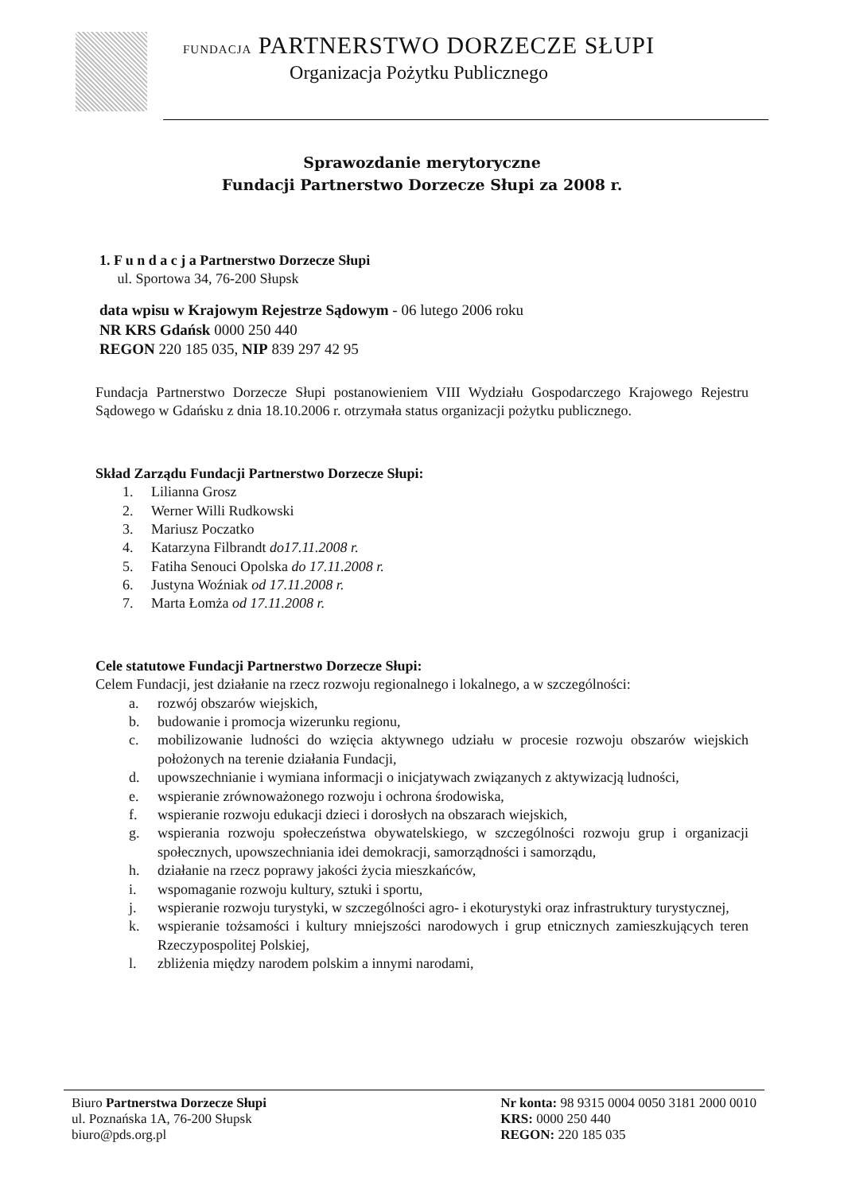FUNDACJA PARTNERSTWO DORZECZE SŁUPI
Organizacja Pożytku Publicznego
Sprawozdanie merytoryczne
Fundacji Partnerstwo Dorzecze Słupi za 2008 r.
1. F u n d a c j a Partnerstwo Dorzecze Słupi
ul. Sportowa 34, 76-200 Słupsk
data wpisu w Krajowym Rejestrze Sądowym - 06 lutego 2006 roku
NR KRS Gdańsk 0000 250 440
REGON 220 185 035, NIP 839 297 42 95
Fundacja Partnerstwo Dorzecze Słupi postanowieniem VIII Wydziału Gospodarczego Krajowego Rejestru Sądowego w Gdańsku z dnia 18.10.2006 r. otrzymała status organizacji pożytku publicznego.
Skład Zarządu Fundacji Partnerstwo Dorzecze Słupi:
1. Lilianna Grosz
2. Werner Willi Rudkowski
3. Mariusz Poczatko
4. Katarzyna Filbrandt do17.11.2008 r.
5. Fatiha Senouci Opolska do 17.11.2008 r.
6. Justyna Woźniak od 17.11.2008 r.
7. Marta Łomża od 17.11.2008 r.
Cele statutowe Fundacji Partnerstwo Dorzecze Słupi:
Celem Fundacji, jest działanie na rzecz rozwoju regionalnego i lokalnego, a w szczególności:
a. rozwój obszarów wiejskich,
b. budowanie i promocja wizerunku regionu,
c. mobilizowanie ludności do wzięcia aktywnego udziału w procesie rozwoju obszarów wiejskich położonych na terenie działania Fundacji,
d. upowszechnianie i wymiana informacji o inicjatywach związanych z aktywizacją ludności,
e. wspieranie zrównoważonego rozwoju i ochrona środowiska,
f. wspieranie rozwoju edukacji dzieci i dorosłych na obszarach wiejskich,
g. wspierania rozwoju społeczeństwa obywatelskiego, w szczególności rozwoju grup i organizacji społecznych, upowszechniania idei demokracji, samorządności i samorządu,
h. działanie na rzecz poprawy jakości życia mieszkańców,
i. wspomaganie rozwoju kultury, sztuki i sportu,
j. wspieranie rozwoju turystyki, w szczególności agro- i ekoturystyki oraz infrastruktury turystycznej,
k. wspieranie tożsamości i kultury mniejszości narodowych i grup etnicznych zamieszkujących teren Rzeczypospolitej Polskiej,
l. zbliżenia między narodem polskim a innymi narodami,
Biuro Partnerstwa Dorzecze Słupi
ul. Poznańska 1A, 76-200 Słupsk
biuro@pds.org.pl
Nr konta: 98 9315 0004 0050 3181 2000 0010
KRS: 0000 250 440
REGON: 220 185 035